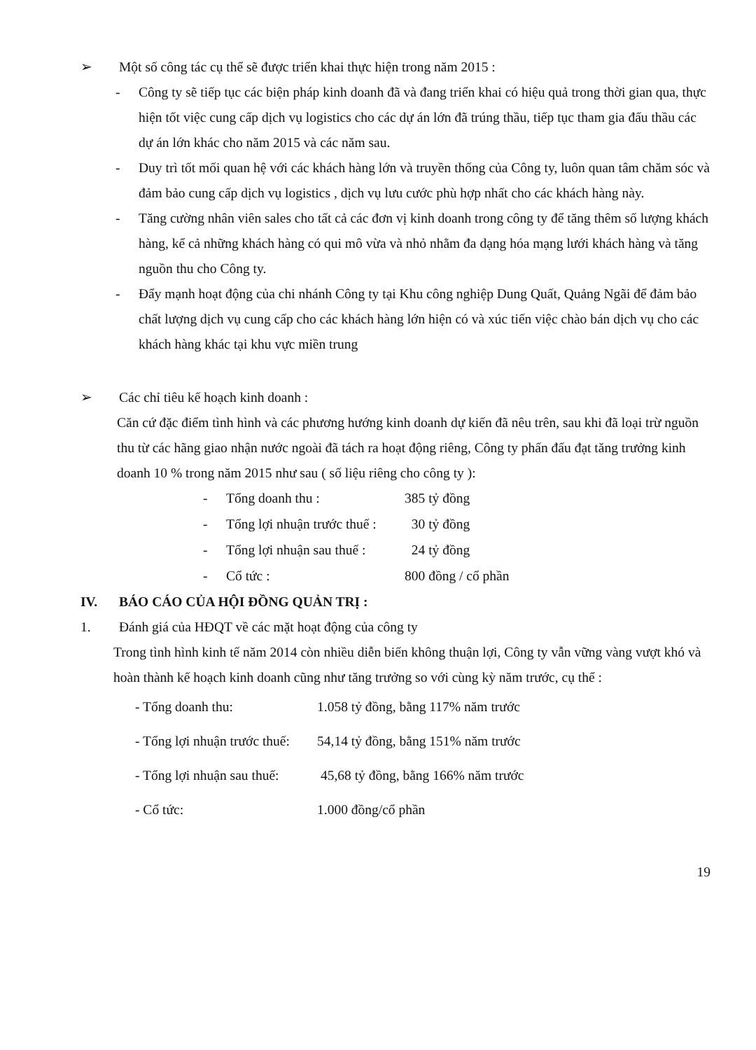➢ Một số công tác cụ thể sẽ được triển khai thực hiện trong năm 2015 :
- Công ty sẽ tiếp tục các biện pháp kinh doanh đã và đang triển khai có hiệu quả trong thời gian qua, thực hiện tốt việc cung cấp dịch vụ logistics cho các dự án lớn đã trúng thầu, tiếp tục tham gia đấu thầu các dự án lớn khác cho năm 2015 và các năm sau.
- Duy trì tốt mối quan hệ với các khách hàng lớn và truyền thống của Công ty, luôn quan tâm chăm sóc và đảm bảo cung cấp dịch vụ logistics , dịch vụ lưu cước phù hợp nhất cho các khách hàng này.
- Tăng cường nhân viên sales cho tất cả các đơn vị kinh doanh trong công ty để tăng thêm số lượng khách hàng, kể cả những khách hàng có qui mô vừa và nhỏ nhằm đa dạng hóa mạng lưới khách hàng và tăng nguồn thu cho Công ty.
- Đẩy mạnh hoạt động của chi nhánh Công ty tại Khu công nghiệp Dung Quất, Quảng Ngãi để đảm bảo chất lượng dịch vụ cung cấp cho các khách hàng lớn hiện có và xúc tiến việc chào bán dịch vụ cho các khách hàng khác tại khu vực miền trung
➢ Các chỉ tiêu kế hoạch kinh doanh :
Căn cứ đặc điểm tình hình và các phương hướng kinh doanh dự kiến đã nêu trên, sau khi đã loại trừ nguồn thu từ các hãng giao nhận nước ngoài đã tách ra hoạt động riêng, Công ty phấn đấu đạt tăng trưởng kinh doanh 10 % trong năm 2015 như sau ( số liệu riêng cho công ty ):
| - | Tổng doanh thu : | 385 tỷ đồng |
| - | Tổng lợi nhuận trước thuế : | 30 tỷ đồng |
| - | Tổng lợi nhuận sau thuế : | 24 tỷ đồng |
| - | Cổ tức : | 800 đồng / cổ phần |
IV. BÁO CÁO CỦA HỘI ĐỒNG QUẢN TRỊ :
1. Đánh giá của HĐQT về các mặt hoạt động của công ty
Trong tình hình kinh tế năm 2014 còn nhiều diễn biến không thuận lợi, Công ty vẫn vững vàng vượt khó và hoàn thành kế hoạch kinh doanh cũng như tăng trưởng so với cùng kỳ năm trước, cụ thể :
| - Tổng doanh thu: | 1.058 tỷ đồng, bằng 117% năm trước |
| - Tổng lợi nhuận trước thuế: | 54,14 tỷ đồng, bằng 151% năm trước |
| - Tổng lợi nhuận sau thuế: | 45,68 tỷ đồng, bằng 166% năm trước |
| - Cổ tức: | 1.000 đồng/cổ phần |
19